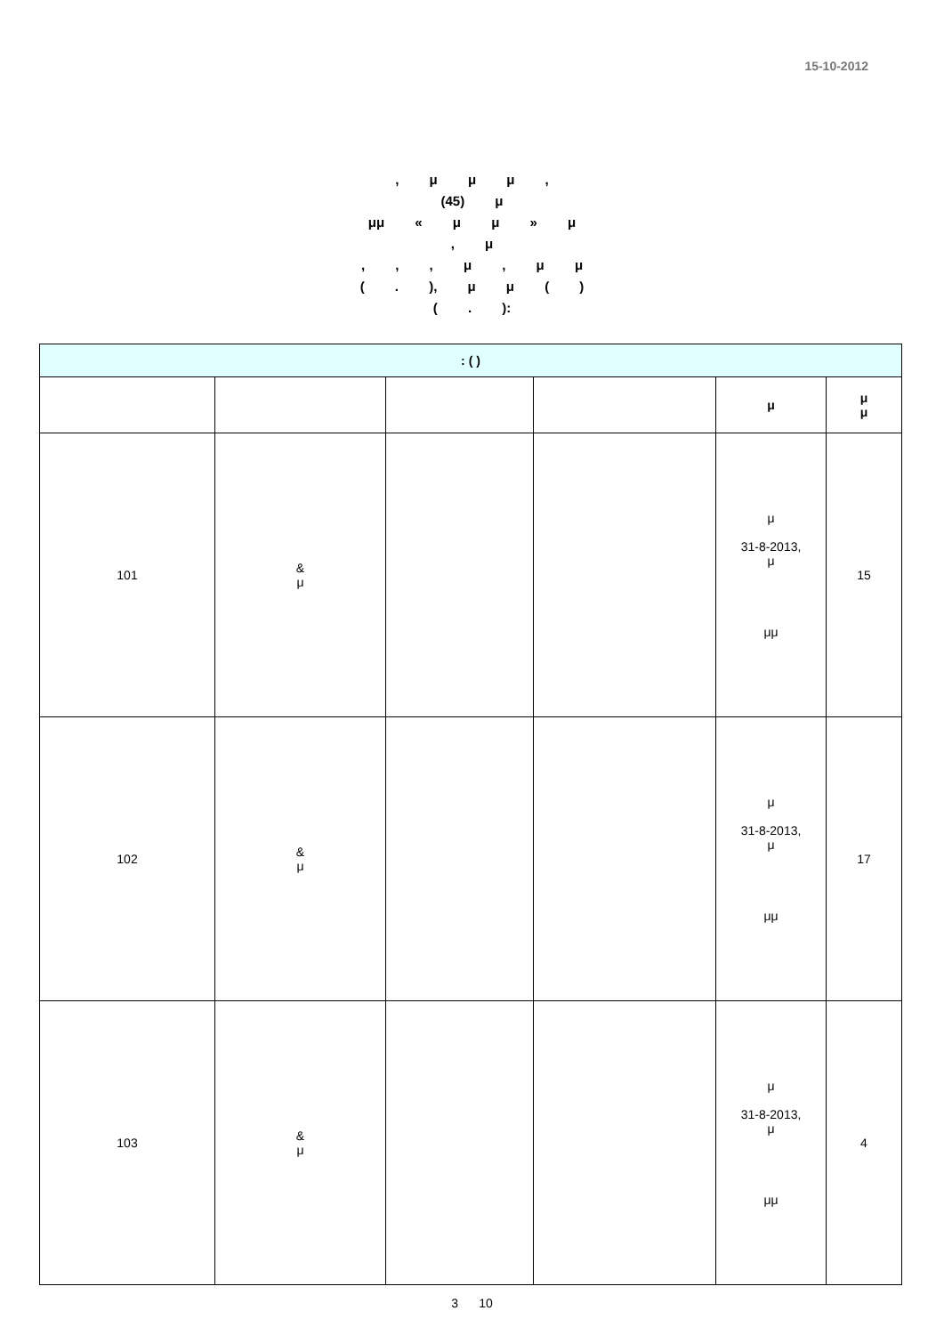15-10-2012
, μ μ μ ,
(45) μ
μμ « μ μ » μ
, μ
, , , μ , μ μ
( . ), μ μ ( )
( . ):
| : ( ) | | | | | |
| --- | --- | --- | --- | --- | --- |
| | | | | μ | μ μ |
| 101 | & μ | | | μ 31-8-2013, μ μμ | 15 |
| 102 | & μ | | | μ 31-8-2013, μ μμ | 17 |
| 103 | & μ | | | μ 31-8-2013, μ μμ | 4 |
3 10